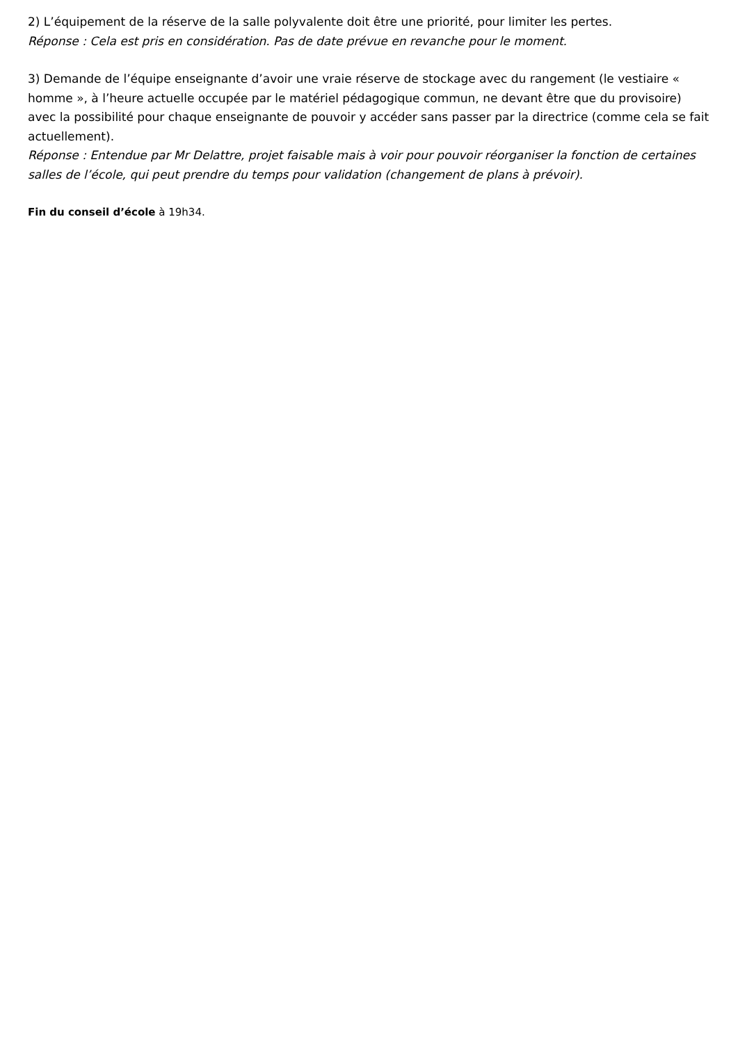2) L’équipement de la réserve de la salle polyvalente doit être une priorité, pour limiter les pertes.
Réponse : Cela est pris en considération. Pas de date prévue en revanche pour le moment.
3) Demande de l’équipe enseignante d’avoir une vraie réserve de stockage avec du rangement (le vestiaire « homme », à l’heure actuelle occupée par le matériel pédagogique commun, ne devant être que du provisoire) avec la possibilité pour chaque enseignante de pouvoir y accéder sans passer par la directrice (comme cela se fait actuellement).
Réponse : Entendue par Mr Delattre, projet faisable mais à voir pour pouvoir réorganiser la fonction de certaines salles de l’école, qui peut prendre du temps pour validation (changement de plans à prévoir).
Fin du conseil d’école à 19h34.